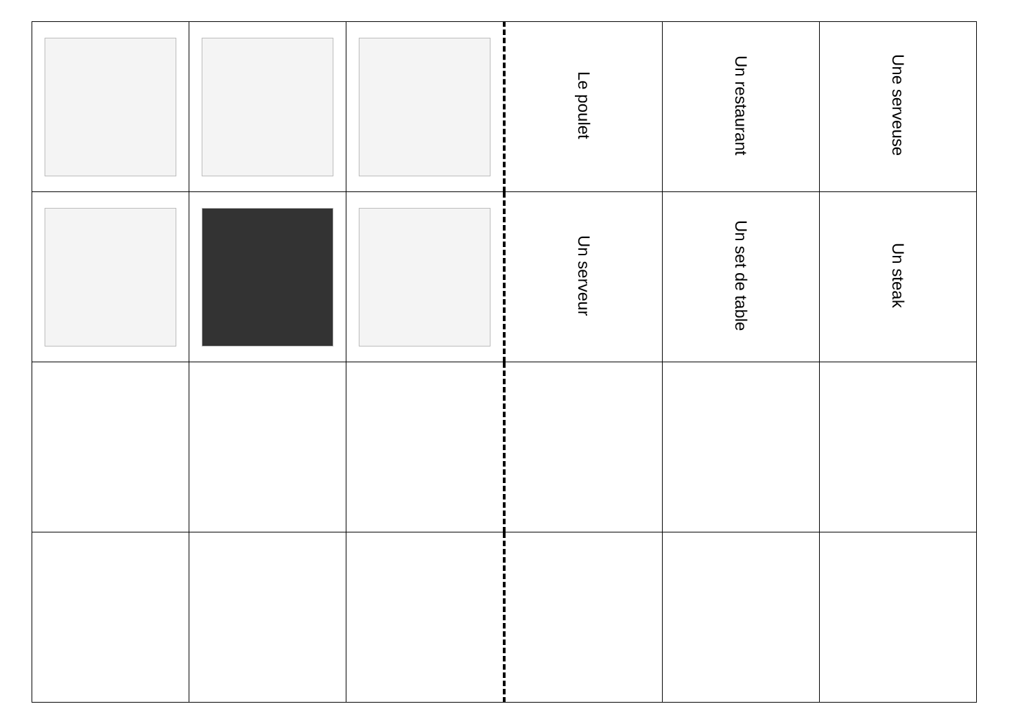| | | | Le poulet | Un restaurant | Une serveuse |
| | | | Un serveur | Un set de table | Un steak |